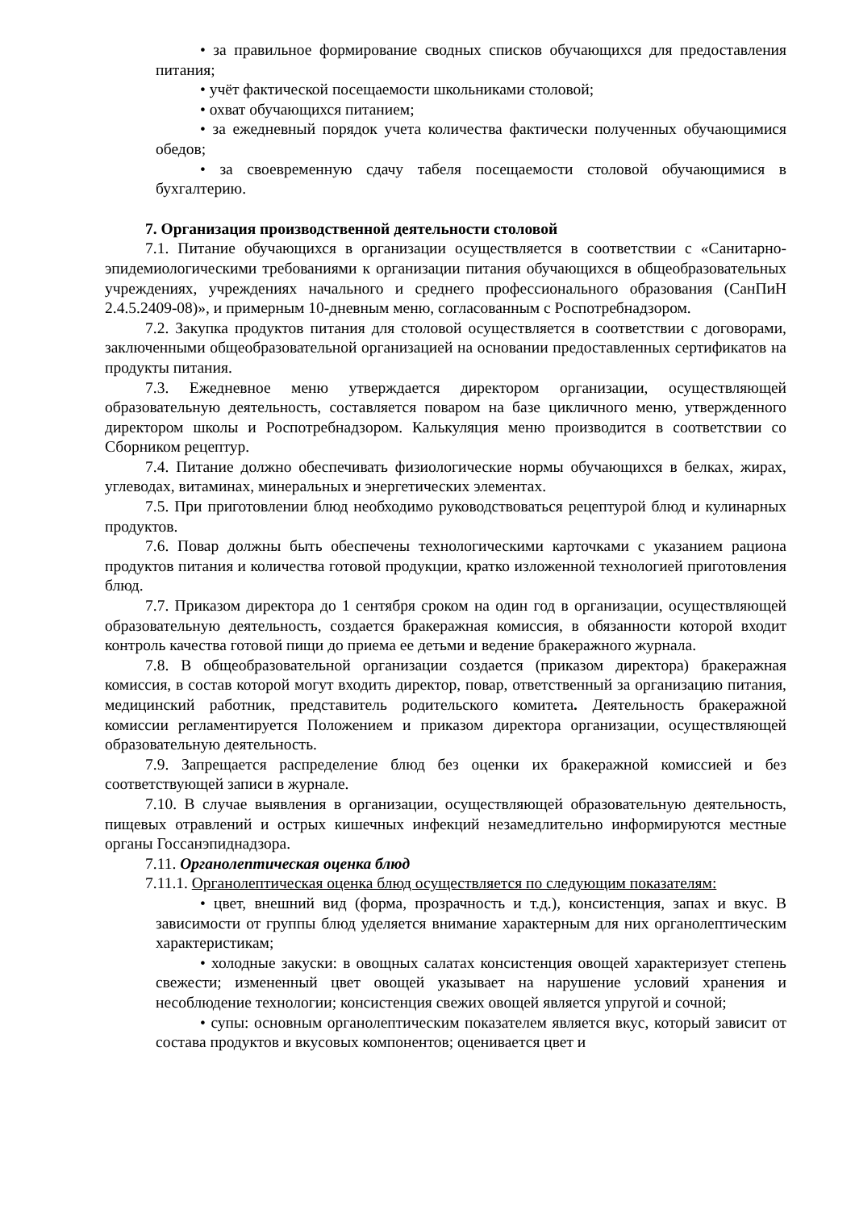• за правильное формирование сводных списков обучающихся для предоставления питания;
• учёт фактической посещаемости школьниками столовой;
• охват обучающихся питанием;
• за ежедневный порядок учета количества фактически полученных обучающимися обедов;
• за своевременную сдачу табеля посещаемости столовой обучающимися в бухгалтерию.
7. Организация производственной деятельности столовой
7.1. Питание обучающихся в организации осуществляется в соответствии с «Санитарно-эпидемиологическими требованиями к организации питания обучающихся в общеобразовательных учреждениях, учреждениях начального и среднего профессионального образования (СанПиН 2.4.5.2409-08)», и примерным 10-дневным меню, согласованным с Роспотребнадзором.
7.2. Закупка продуктов питания для столовой осуществляется в соответствии с договорами, заключенными общеобразовательной организацией на основании предоставленных сертификатов на продукты питания.
7.3. Ежедневное меню утверждается директором организации, осуществляющей образовательную деятельность, составляется поваром на базе цикличного меню, утвержденного директором школы и Роспотребнадзором. Калькуляция меню производится в соответствии со Сборником рецептур.
7.4. Питание должно обеспечивать физиологические нормы обучающихся в белках, жирах, углеводах, витаминах, минеральных и энергетических элементах.
7.5. При приготовлении блюд необходимо руководствоваться рецептурой блюд и кулинарных продуктов.
7.6. Повар должны быть обеспечены технологическими карточками с указанием рациона продуктов питания и количества готовой продукции, кратко изложенной технологией приготовления блюд.
7.7. Приказом директора до 1 сентября сроком на один год в организации, осуществляющей образовательную деятельность, создается бракеражная комиссия, в обязанности которой входит контроль качества готовой пищи до приема ее детьми и ведение бракеражного журнала.
7.8. В общеобразовательной организации создается (приказом директора) бракеражная комиссия, в состав которой могут входить директор, повар, ответственный за организацию питания, медицинский работник, представитель родительского комитета. Деятельность бракеражной комиссии регламентируется Положением и приказом директора организации, осуществляющей образовательную деятельность.
7.9. Запрещается распределение блюд без оценки их бракеражной комиссией и без соответствующей записи в журнале.
7.10. В случае выявления в организации, осуществляющей образовательную деятельность, пищевых отравлений и острых кишечных инфекций незамедлительно информируются местные органы Госсанэпиднадзора.
7.11. Органолептическая оценка блюд
7.11.1. Органолептическая оценка блюд осуществляется по следующим показателям:
• цвет, внешний вид (форма, прозрачность и т.д.), консистенция, запах и вкус. В зависимости от группы блюд уделяется внимание характерным для них органолептическим характеристикам;
• холодные закуски: в овощных салатах консистенция овощей характеризует степень свежести; измененный цвет овощей указывает на нарушение условий хранения и несоблюдение технологии; консистенция свежих овощей является упругой и сочной;
• супы: основным органолептическим показателем является вкус, который зависит от состава продуктов и вкусовых компонентов; оценивается цвет и